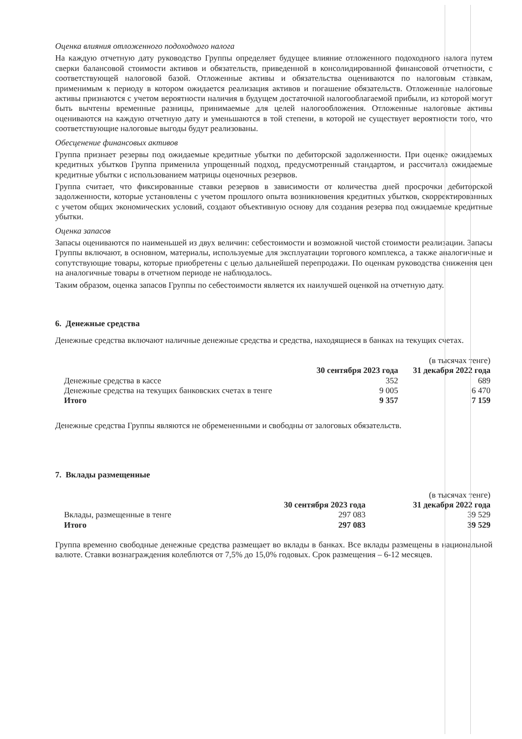Оценка влияния отложенного подоходного налога
На каждую отчетную дату руководство Группы определяет будущее влияние отложенного подоходного налога путем сверки балансовой стоимости активов и обязательств, приведенной в консолидированной финансовой отчетности, с соответствующей налоговой базой. Отложенные активы и обязательства оцениваются по налоговым ставкам, применимым к периоду в котором ожидается реализация активов и погашение обязательств. Отложенные налоговые активы признаются с учетом вероятности наличия в будущем достаточной налогооблагаемой прибыли, из которой могут быть вычтены временные разницы, принимаемые для целей налогообложения. Отложенные налоговые активы оцениваются на каждую отчетную дату и уменьшаются в той степени, в которой не существует вероятности того, что соответствующие налоговые выгоды будут реализованы.
Обесценение финансовых активов
Группа признает резервы под ожидаемые кредитные убытки по дебиторской задолженности. При оценке ожидаемых кредитных убытков Группа применила упрощенный подход, предусмотренный стандартом, и рассчитала ожидаемые кредитные убытки с использованием матрицы оценочных резервов.
Группа считает, что фиксированные ставки резервов в зависимости от количества дней просрочки дебиторской задолженности, которые установлены с учетом прошлого опыта возникновения кредитных убытков, скорректированных с учетом общих экономических условий, создают объективную основу для создания резерва под ожидаемые кредитные убытки.
Оценка запасов
Запасы оцениваются по наименьшей из двух величин: себестоимости и возможной чистой стоимости реализации. Запасы Группы включают, в основном, материалы, используемые для эксплуатации торгового комплекса, а также аналогичные и сопутствующие товары, которые приобретены с целью дальнейшей перепродажи. По оценкам руководства снижения цен на аналогичные товары в отчетном периоде не наблюдалось.
Таким образом, оценка запасов Группы по себестоимости является их наилучшей оценкой на отчетную дату.
6. Денежные средства
Денежные средства включают наличные денежные средства и средства, находящиеся в банках на текущих счетах.
| | | (в тысячах тенге) |
| | 30 сентября 2023 года | 31 декабря 2022 года |
| Денежные средства в кассе | 352 | 689 |
| Денежные средства на текущих банковских счетах в тенге | 9 005 | 6 470 |
| Итого | 9 357 | 7 159 |
Денежные средства Группы являются не обремененными и свободны от залоговых обязательств.
7. Вклады размещенные
| | | (в тысячах тенге) |
| | 30 сентября 2023 года | 31 декабря 2022 года |
| Вклады, размещенные в тенге | 297 083 | 39 529 |
| Итого | 297 083 | 39 529 |
Группа временно свободные денежные средства размещает во вклады в банках. Все вклады размещены в национальной валюте. Ставки вознаграждения колеблются от 7,5% до 15,0% годовых. Срок размещения – 6-12 месяцев.